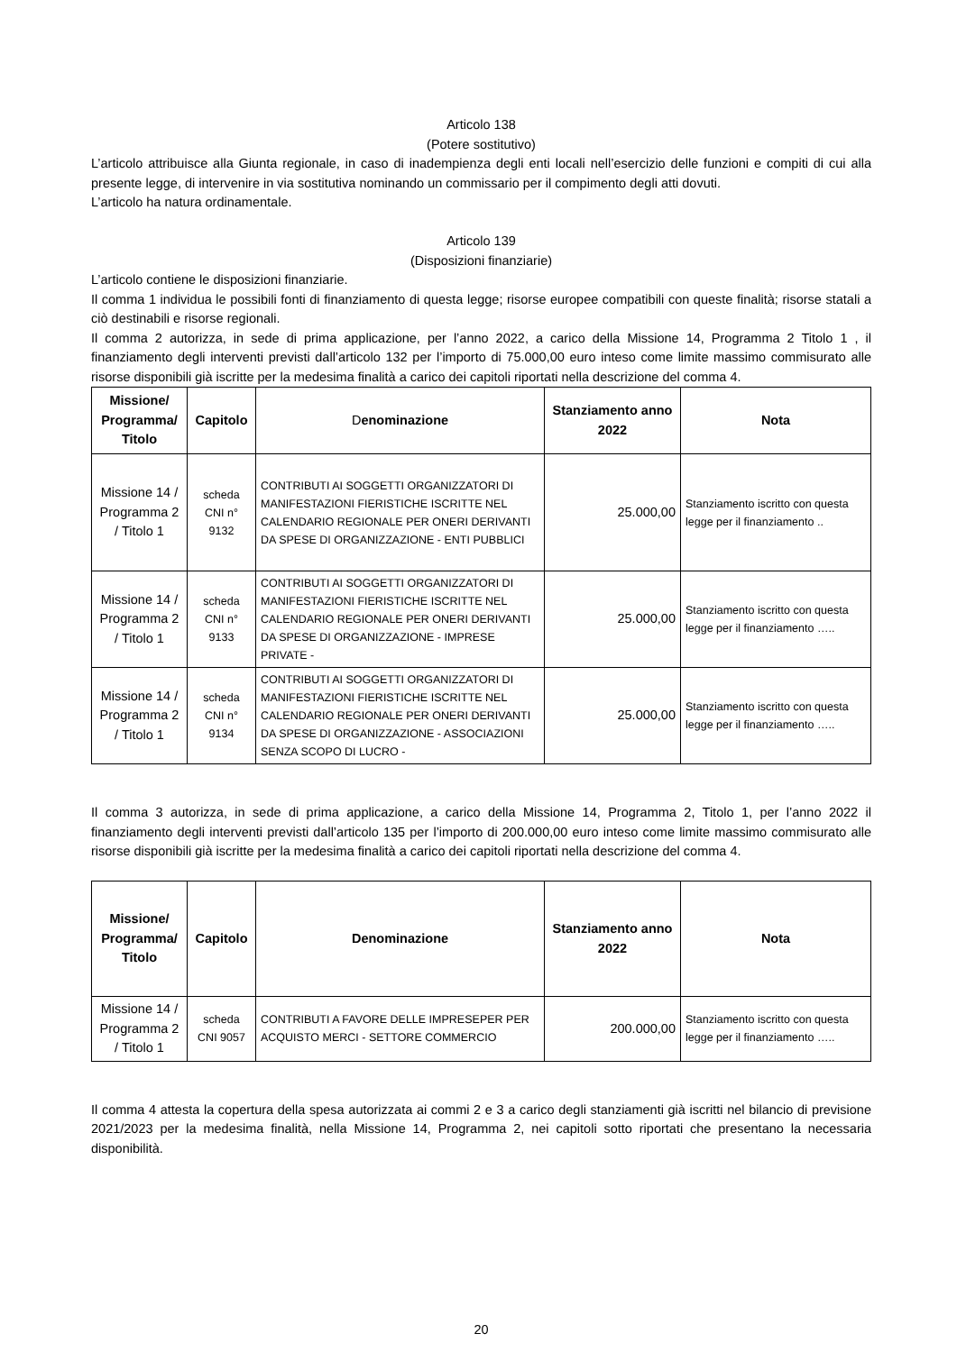Articolo 138
(Potere sostitutivo)
L’articolo attribuisce alla Giunta regionale, in caso di inadempienza degli enti locali nell’esercizio delle funzioni e compiti di cui alla presente legge, di intervenire in via sostitutiva nominando un commissario per il compimento degli atti dovuti.
L’articolo ha natura ordinamentale.
Articolo 139
(Disposizioni finanziarie)
L’articolo contiene le disposizioni finanziarie.
Il comma 1 individua le possibili fonti di finanziamento di questa legge; risorse europee compatibili con queste finalità; risorse statali a ciò destinabili e risorse regionali.
Il comma 2 autorizza, in sede di prima applicazione, per l’anno 2022, a carico della Missione 14, Programma 2 Titolo 1 , il finanziamento degli interventi previsti dall’articolo 132 per l’importo di 75.000,00 euro inteso come limite massimo commisurato alle risorse disponibili già iscritte per la medesima finalità a carico dei capitoli riportati nella descrizione del comma 4.
| Missione/ Programma/ Titolo | Capitolo | D enominazione | Stanziamento anno 2022 | Nota |
| --- | --- | --- | --- | --- |
| Missione 14 / Programma 2 / Titolo 1 | scheda CNI n° 9132 | CONTRIBUTI AI SOGGETTI ORGANIZZATORI DI MANIFESTAZIONI FIERISTICHE ISCRITTE NEL CALENDARIO REGIONALE PER ONERI DERIVANTI DA SPESE DI ORGANIZZAZIONE - ENTI PUBBLICI | 25.000,00 | Stanziamento iscritto con questa legge per il finanziamento .. |
| Missione 14 / Programma 2 / Titolo 1 | scheda CNI n° 9133 | CONTRIBUTI AI SOGGETTI ORGANIZZATORI DI MANIFESTAZIONI FIERISTICHE ISCRITTE NEL CALENDARIO REGIONALE PER ONERI DERIVANTI DA SPESE DI ORGANIZZAZIONE - IMPRESE PRIVATE - | 25.000,00 | Stanziamento iscritto con questa legge per il finanziamento ….. |
| Missione 14 / Programma 2 / Titolo 1 | scheda CNI n° 9134 | CONTRIBUTI AI SOGGETTI ORGANIZZATORI DI MANIFESTAZIONI FIERISTICHE ISCRITTE NEL CALENDARIO REGIONALE PER ONERI DERIVANTI DA SPESE DI ORGANIZZAZIONE - ASSOCIAZIONI SENZA SCOPO DI LUCRO - | 25.000,00 | Stanziamento iscritto con questa legge per il finanziamento ….. |
Il comma 3 autorizza, in sede di prima applicazione, a carico della Missione 14, Programma 2, Titolo 1, per l’anno 2022 il finanziamento degli interventi previsti dall’articolo 135 per l’importo di 200.000,00 euro inteso come limite massimo commisurato alle risorse disponibili già iscritte per la medesima finalità a carico dei capitoli riportati nella descrizione del comma 4.
| Missione/ Programma/ Titolo | Capitolo | Denominazione | Stanziamento anno 2022 | Nota |
| --- | --- | --- | --- | --- |
| Missione 14 / Programma 2 / Titolo 1 | scheda CNI 9057 | CONTRIBUTI A FAVORE DELLE IMPRESEPER PER ACQUISTO MERCI - SETTORE COMMERCIO | 200.000,00 | Stanziamento iscritto con questa legge per il finanziamento ….. |
Il comma 4 attesta la copertura della spesa autorizzata ai commi 2 e 3 a carico degli stanziamenti già iscritti nel bilancio di previsione 2021/2023 per la medesima finalità, nella Missione 14, Programma 2, nei capitoli sotto riportati che presentano la necessaria disponibilità.
20